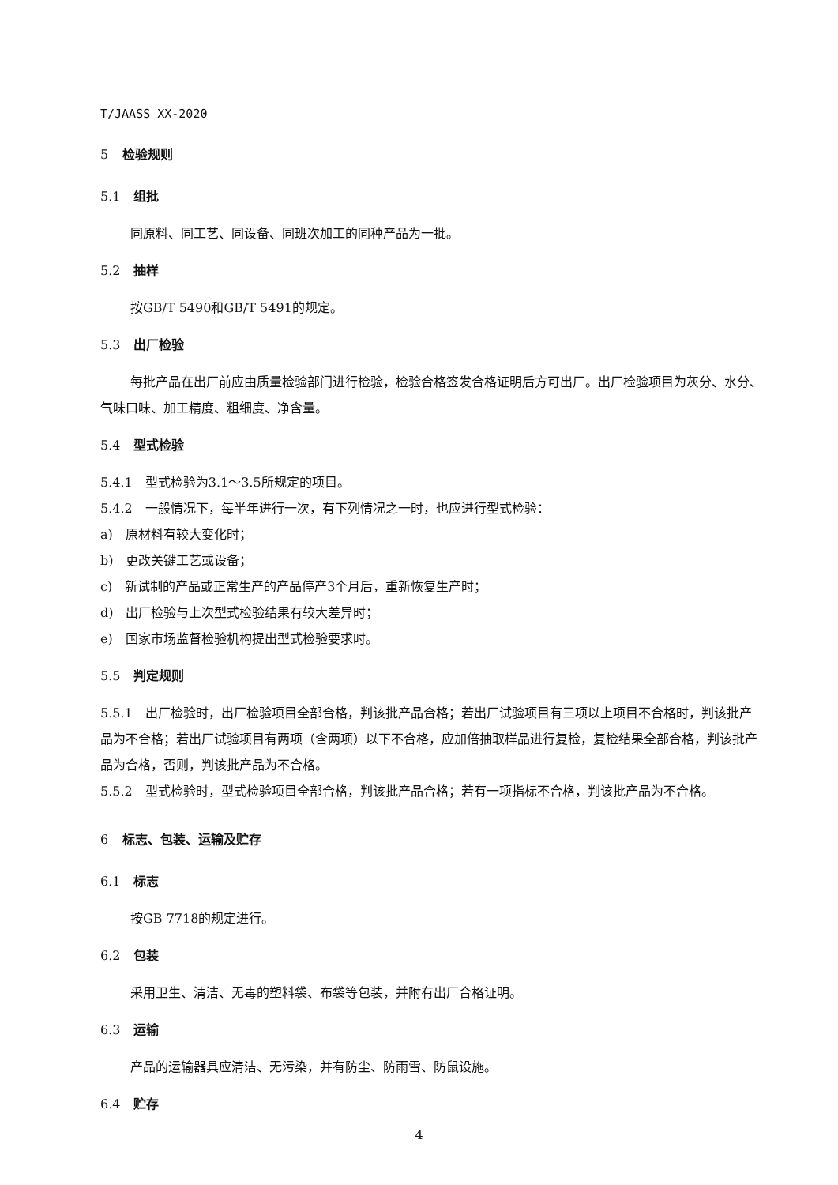T/JAASS XX-2020
5 检验规则
5.1 组批
同原料、同工艺、同设备、同班次加工的同种产品为一批。
5.2 抽样
按GB/T 5490和GB/T 5491的规定。
5.3 出厂检验
每批产品在出厂前应由质量检验部门进行检验，检验合格签发合格证明后方可出厂。出厂检验项目为灰分、水分、气味口味、加工精度、粗细度、净含量。
5.4 型式检验
5.4.1　型式检验为3.1～3.5所规定的项目。
5.4.2　一般情况下，每半年进行一次，有下列情况之一时，也应进行型式检验：
a)　原材料有较大变化时；
b)　更改关键工艺或设备；
c)　新试制的产品或正常生产的产品停产3个月后，重新恢复生产时；
d)　出厂检验与上次型式检验结果有较大差异时；
e)　国家市场监督检验机构提出型式检验要求时。
5.5 判定规则
5.5.1　出厂检验时，出厂检验项目全部合格，判该批产品合格；若出厂试验项目有三项以上项目不合格时，判该批产品为不合格；若出厂试验项目有两项（含两项）以下不合格，应加倍抽取样品进行复检，复检结果全部合格，判该批产品为合格，否则，判该批产品为不合格。
5.5.2　型式检验时，型式检验项目全部合格，判该批产品合格；若有一项指标不合格，判该批产品为不合格。
6 标志、包装、运输及贮存
6.1 标志
按GB 7718的规定进行。
6.2 包装
采用卫生、清洁、无毒的塑料袋、布袋等包装，并附有出厂合格证明。
6.3 运输
产品的运输器具应清洁、无污染，并有防尘、防雨雪、防鼠设施。
6.4 贮存
4